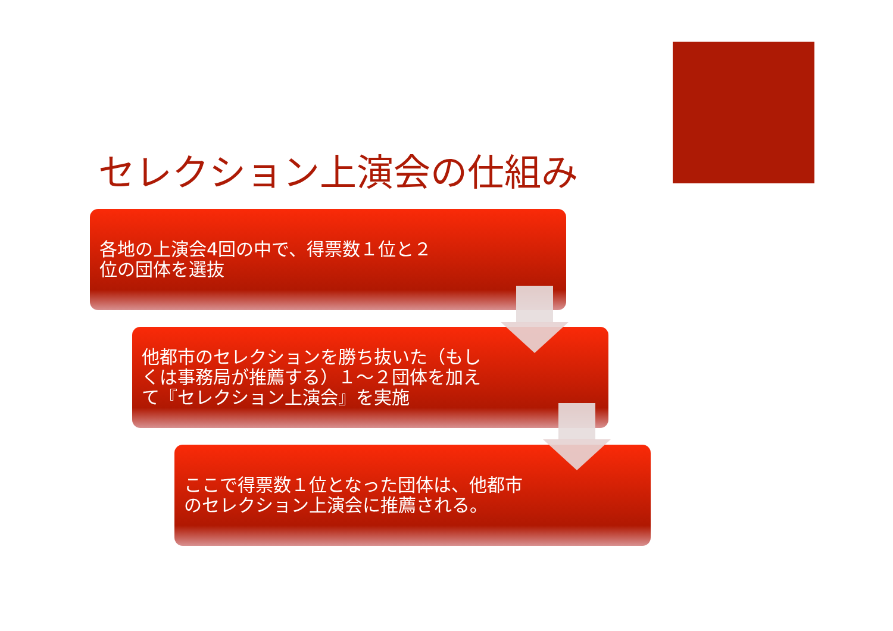セレクション上演会の仕組み
各地の上演会4回の中で、得票数１位と２位の団体を選抜
他都市のセレクションを勝ち抜いた（もしくは事務局が推薦する）１～２団体を加えて『セレクション上演会』を実施
ここで得票数１位となった団体は、他都市のセレクション上演会に推薦される。